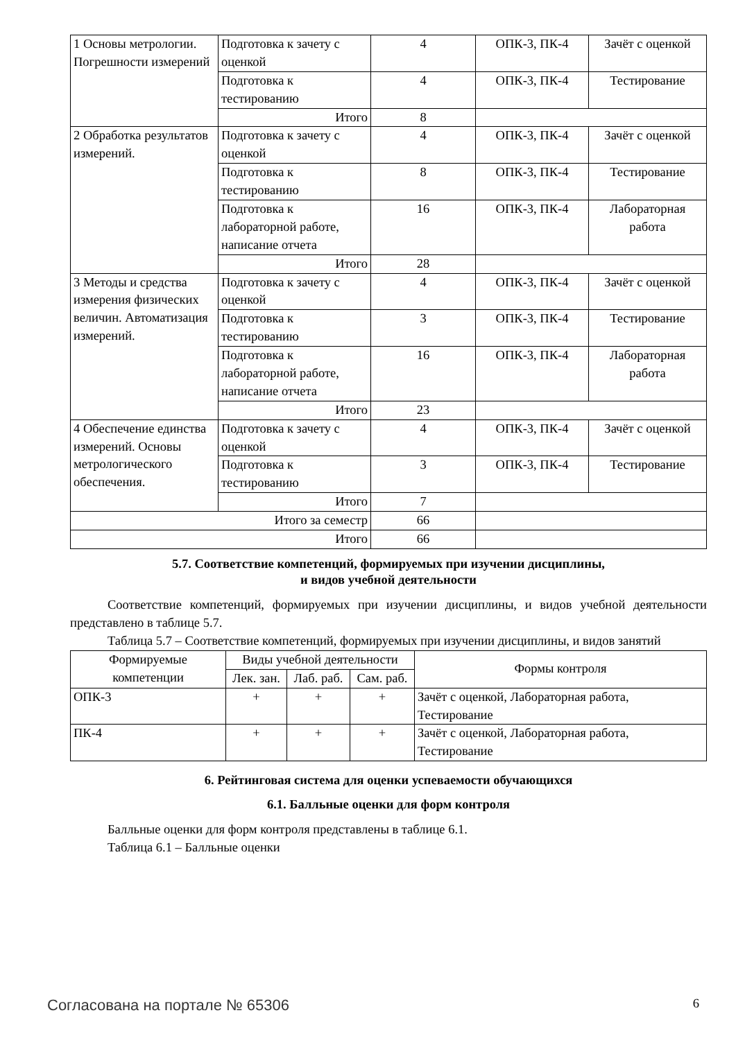| 1 Основы метрологии. Погрешности измерений | Подготовка к зачету с оценкой | 4 | ОПК-3, ПК-4 | Зачёт с оценкой |
| | Подготовка к тестированию | 4 | ОПК-3, ПК-4 | Тестирование |
| | Итого | 8 | | |
| 2 Обработка результатов измерений. | Подготовка к зачету с оценкой | 4 | ОПК-3, ПК-4 | Зачёт с оценкой |
| | Подготовка к тестированию | 8 | ОПК-3, ПК-4 | Тестирование |
| | Подготовка к лабораторной работе, написание отчета | 16 | ОПК-3, ПК-4 | Лабораторная работа |
| | Итого | 28 | | |
| 3 Методы и средства измерения физических величин. Автоматизация измерений. | Подготовка к зачету с оценкой | 4 | ОПК-3, ПК-4 | Зачёт с оценкой |
| | Подготовка к тестированию | 3 | ОПК-3, ПК-4 | Тестирование |
| | Подготовка к лабораторной работе, написание отчета | 16 | ОПК-3, ПК-4 | Лабораторная работа |
| | Итого | 23 | | |
| 4 Обеспечение единства измерений. Основы метрологического обеспечения. | Подготовка к зачету с оценкой | 4 | ОПК-3, ПК-4 | Зачёт с оценкой |
| | Подготовка к тестированию | 3 | ОПК-3, ПК-4 | Тестирование |
| | Итого | 7 | | |
| Итого за семестр | | 66 | | |
| Итого | | 66 | | |
5.7. Соответствие компетенций, формируемых при изучении дисциплины,
и видов учебной деятельности
Соответствие компетенций, формируемых при изучении дисциплины, и видов учебной деятельности представлено в таблице 5.7.
Таблица 5.7 – Соответствие компетенций, формируемых при изучении дисциплины, и видов занятий
| Формируемые компетенции | Виды учебной деятельности | | | Формы контроля |
| --- | --- | --- | --- | --- |
| | Лек. зан. | Лаб. раб. | Сам. раб. | |
| ОПК-3 | + | + | + | Зачёт с оценкой, Лабораторная работа, Тестирование |
| ПК-4 | + | + | + | Зачёт с оценкой, Лабораторная работа, Тестирование |
6. Рейтинговая система для оценки успеваемости обучающихся
6.1. Балльные оценки для форм контроля
Балльные оценки для форм контроля представлены в таблице 6.1.
Таблица 6.1 – Балльные оценки
Согласована на портале № 65306 6